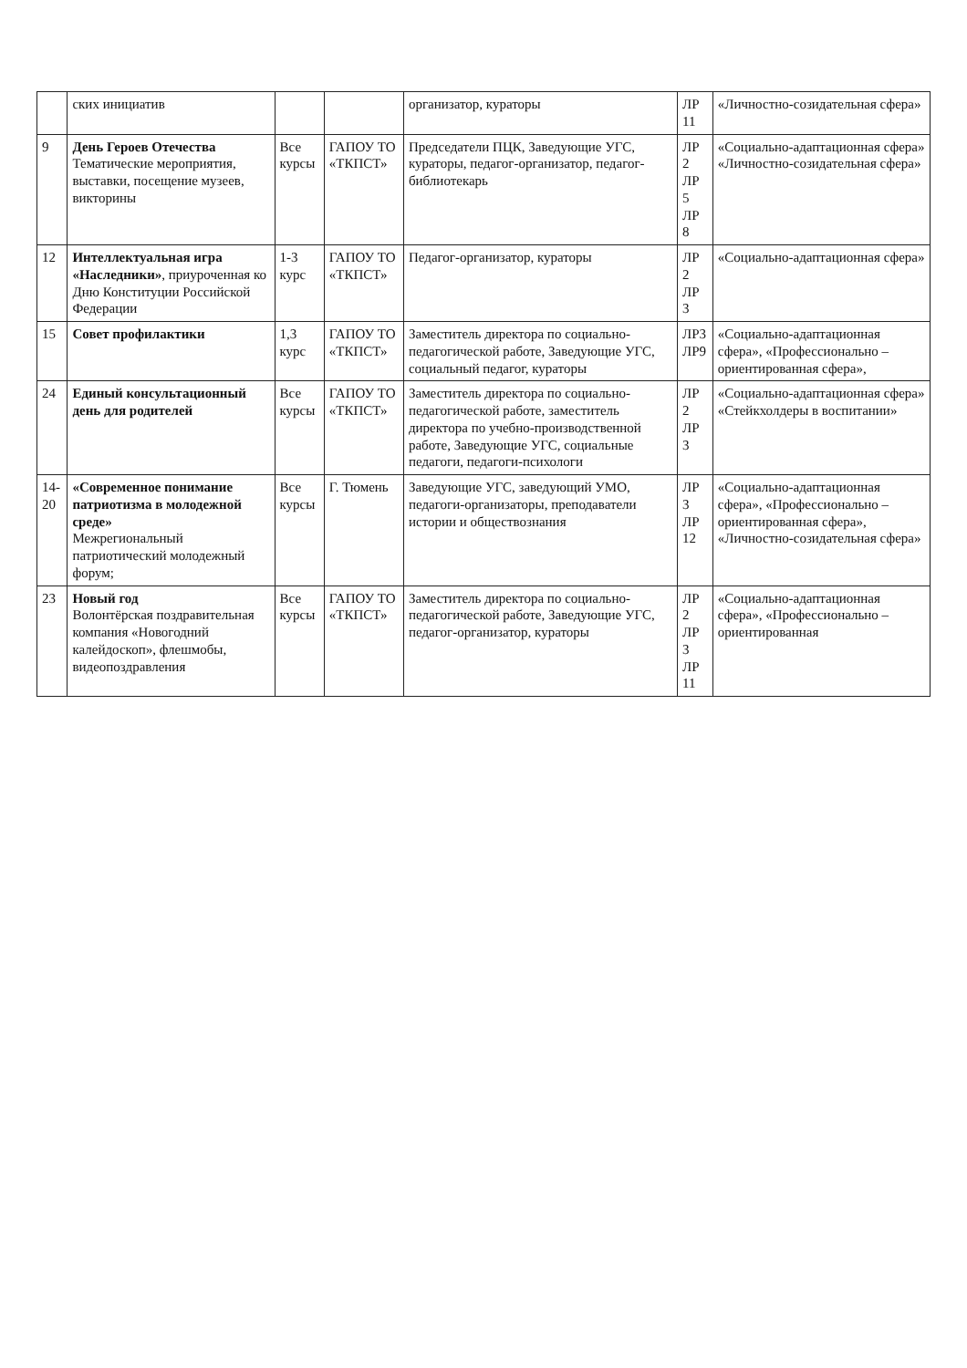| | ских инициатив | | | организатор, кураторы | ЛР 11 | «Личностно-созидательная сфера» |
| 9 | День Героев Отечества Тематические мероприятия, выставки, посещение музеев, викторины | Все курсы | ГАПОУ ТО «ТКПСТ» | Председатели ПЦК, Заведующие УГС, кураторы, педагог-организатор, педагог-библиотекарь | ЛР 2 ЛР 5 ЛР 8 | «Социально-адаптационная сфера» «Личностно-созидательная сфера» |
| 12 | Интеллектуальная игра «Наследники» , приуроченная ко Дню Конституции Российской Федерации | 1-3 курс | ГАПОУ ТО «ТКПСТ» | Педагог-организатор, кураторы | ЛР 2 ЛР 3 | «Социально-адаптационная сфера» |
| 15 | Совет профилактики | 1,3 курс | ГАПОУ ТО «ТКПСТ» | Заместитель директора по социально-педагогической работе, Заведующие УГС, социальный педагог, кураторы | ЛР3 ЛР9 | «Социально-адаптационная сфера», «Профессионально – ориентированная сфера», |
| 24 | Единый консультационный день для родителей | Все курсы | ГАПОУ ТО «ТКПСТ» | Заместитель директора по социально-педагогической работе, заместитель директора по учебно-производственной работе, Заведующие УГС, социальные педагоги, педагоги-психологи | ЛР 2 ЛР 3 | «Социально-адаптационная сфера» «Стейкхолдеры в воспитании» |
| 14-20 | «Современное понимание патриотизма в молодежной среде» Межрегиональный патриотический молодежный форум; | Все курсы | Г. Тюмень | Заведующие УГС, заведующий УМО, педагоги-организаторы, преподаватели истории и обществознания | ЛР 3 ЛР 12 | «Социально-адаптационная сфера», «Профессионально – ориентированная сфера», «Личностно-созидательная сфера» |
| 23 | Новый год Волонтёрская поздравительная компания «Новогодний калейдоскоп», флешмобы, видеопоздравления | Все курсы | ГАПОУ ТО «ТКПСТ» | Заместитель директора по социально-педагогической работе, Заведующие УГС, педагог-организатор, кураторы | ЛР 2 ЛР 3 ЛР 11 | «Социально-адаптационная сфера», «Профессионально – ориентированная |